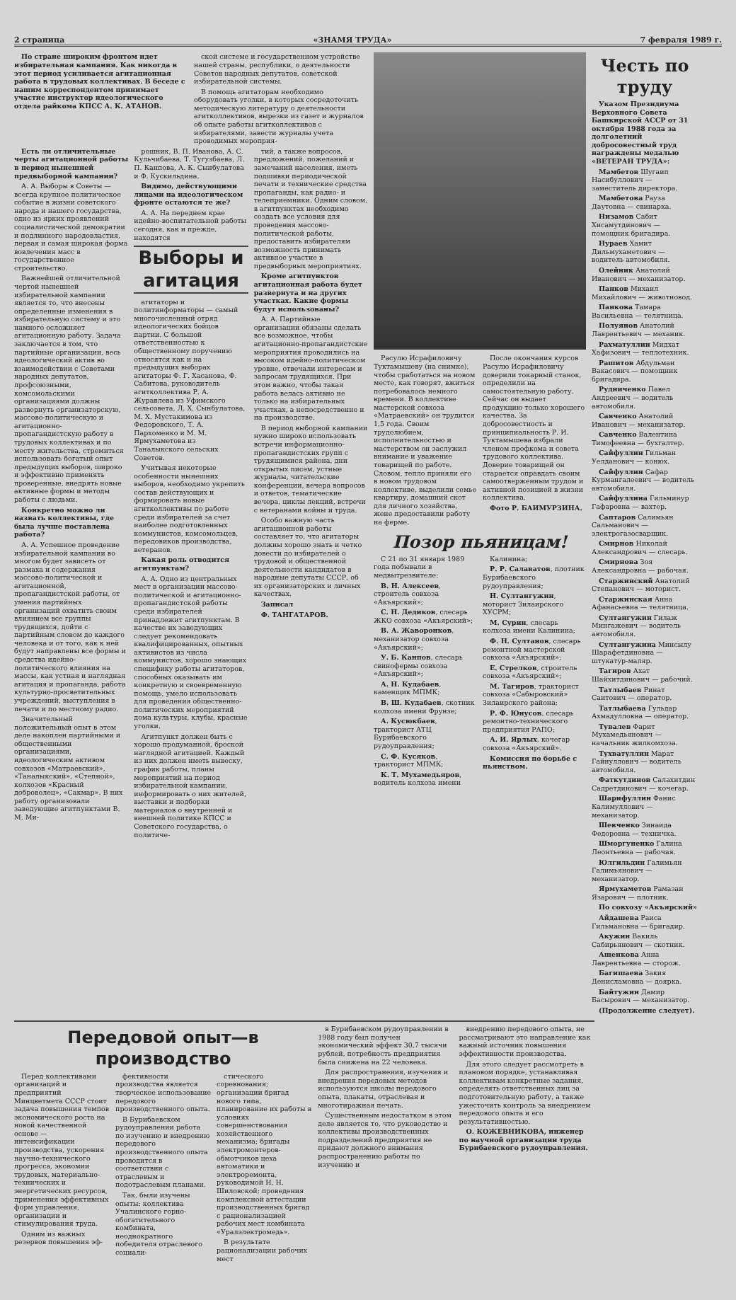2 страница «ЗНАМЯ ТРУДА» 7 февраля 1989 г.
По стране широким фронтом идет избирательная кампания. Как никогда в этот период усиливается агитационная работа в трудовых коллективах. В беседе с нашим корреспондентом принимает участие инструктор идеологического отдела райкома КПСС А. К. АТАНОВ.
ской системе и государственном устройстве нашей страны, республики, о деятельности Советов народных депутатов, советской избирательной системы.
В помощь агитаторам необходимо оборудовать уголки, в которых сосредоточить методическую литературу о деятельности агитколлективов, вырезки из газет и журналов об опыте работы агитколлективов с избирателями, завести журналы учета проводимых мероприя-
Есть ли отличительные черты агитационной работы в период нынешней предвыборной кампании?
А. А. Выборы в Советы — всегда крупное политическое событие в жизни советского народа и нашего государства, одно из ярких проявлений социалистической демократии и подлинного народовластия, первая и самая широкая форма вовлечения масс в государственное строительство.
Важнейшей отличительной чертой нынешней избирательной кампании является то, что внесены определенные изменения в избирательную систему и это намного осложняет агитационную работу. Задача заключается в том, что партийные организации, весь идеологический актив во взаимодействии с Советами народных депутатов, профсоюзными, комсомольскими организациями должны развернуть организаторскую, массово-политическую и агитационно-пропагандистскую работу в трудовых коллективах и по месту жительства, стремиться использовать богатый опыт предыдущих выборов, широко и эффективно применять проверенные, внедрять новые активные формы и методы работы с людьми.
Конкретно можно ли назвать коллективы, где была лучше поставлена работа?
А. А. Успешное проведение избирательной кампании во многом будет зависеть от размаха и содержания массово-политической и агитационной, пропагандистской работы, от умения партийных организаций охватить своим влиянием все группы трудящихся, дойти с партийным словом до каждого человека и от того, как к ней будут направлены все формы и средства идейно-политического влияния на массы, как устная и наглядная агитация и пропаганда, работа культурно-просветительных учреждений, выступления в печати и по местному радио.
Значительный положительный опыт в этом деле накоплен партийными и общественными организациями, идеологическим активом совхозов «Матраевский», «Таналыкский», «Степной», колхозов «Красный доброволец», «Сакмар». В них работу организовали заведующие агитпунктами В. М. Ми-
рошник, В. П. Иванова, А. С. Кульчибаева, Т. Тугузбаева, Л. П. Канпова, А. К. Сынбулатова и Ф. Кускильдина.
Видимо, действующими лицами на идеологическом фронте остаются те же?
А. А. На переднем крае идейно-воспитательной работы сегодня, как и прежде, находятся
Выборы и агитация
агитаторы и политинформаторы — самый многочисленный отряд идеологических бойцов партии. С большой ответственностью к общественному поручению относятся как и на предыдущих выборах агитаторы Ф. Г. Хасанова, Ф. Сабитова, руководитель агитколлектива Р. А. Журавлева из Уфимского сельсовета, Л. Х. Сынбулатова, М. Х. Мустакимова из Федоровского, Т. А. Пархоменко и М. М. Ярмухаметова из Таналыкского сельских Советов.
Учитывая некоторые особенности нынешних выборов, необходимо укрепить состав действующих и формировать новые агитколлективы по работе среди избирателей за счет наиболее подготовленных коммунистов, комсомольцев, передовиков производства, ветеранов.
Какая роль отводится агитпунктам?
А. А. Одно из центральных мест в организации массово-политической и агитационно-пропагандистской работы среди избирателей принадлежит агитпунктам. В качестве их заведующих следует рекомендовать квалифицированных, опытных активистов из числа коммунистов, хорошо знающих специфику работы агитаторов, способных оказывать им конкретную и своевременную помощь, умело использовать для проведения общественно-политических мероприятий дома культуры, клубы, красные уголки.
Агитпункт должен быть с хорошо продуманной, броской наглядной агитацией. Каждый из них должен иметь вывеску, график работы, планы мероприятий на период избирательной кампании, информировать о них жителей, выставки и подборки материалов о внутренней и внешней политике КПСС и Советского государства, о политиче-
тий, а также вопросов, предложений, пожеланий и замечаний населения, иметь подшивки периодической печати и технические средства пропаганды, как радио- и телеприемники. Одним словом, в агитпунктах необходимо создать все условия для проведения массово-политической работы, предоставить избирателям возможность принимать активное участие в предвыборных мероприятиях.
Кроме агитпунктов агитационная работа будет развернута и на других участках. Какие формы будут использованы?
А. А. Партийные организации обязаны сделать все возможное, чтобы агитационно-пропагандистские мероприятия проводились на высоком идейно-политическом уровне, отвечали интересам и запросам трудящихся. При этом важно, чтобы такая работа велась активно не только на избирательных участках, а непосредственно и на производстве.
В период выборной кампании нужно широко использовать встречи информационно-пропагандистских групп с трудящимися района, дни открытых писем, устные журналы, читательские конференции, вечера вопросов и ответов, тематические вечера, циклы лекций, встречи с ветеранами войны и труда.
Особо важную часть агитационной работы составляет то, что агитаторы должны хорошо знать и четко довести до избирателей о трудовой и общественной деятельности кандидатов в народные депутаты СССР, об их организаторских и личных качествах.
Записал
Ф. ТАНГАТАРОВ.
Расулю Исрафиловичу Туктамышеву (на снимке), чтобы сработаться на новом месте, как говорят, вжиться потребовалось немного времени. В коллективе мастерской совхоза «Матраевский» он трудится 1,5 года. Своим трудолюбием, исполнительностью и мастерством он заслужил внимание и уважение товарищей по работе. Словом, тепло приняли его в новом трудовом коллективе, выделили семье квартиру, домашний скот для личного хозяйства, жене предоставили работу на ферме.
После окончания курсов Расулю Исрафиловичу доверили токарный станок, определили на самостоятельную работу. Сейчас он выдает продукцию только хорошего качества. За добросовестность и принципиальность Р. И. Туктамышева избрали членом профкома и совета трудового коллектива. Доверие товарищей он старается оправдать своим самоотверженным трудом и активной позицией в жизни коллектива.
Фото Р. БАИМУРЗИНА.
Позор пьяницам!
С 21 по 31 января 1989 года побывали в медвытрезвителе:
В. Н. Алексеев, строитель совхоза «Акъярский»;
С. Н. Дедиков, слесарь ЖКО совхоза «Акъярский»;
В. А. Жаворонков, механизатор совхоза «Акъярский»;
У. Б. Канпов, слесарь свинофермы совхоза «Акъярский»;
А. Н. Кудабаев, каменщик МПМК;
В. Ш. Кудабаев, скотник колхоза имени Фрунзе;
А. Кусюкбаев, тракторист АТЦ Бурибаевского рудоуправления;
С. Ф. Кусяков, тракторист МПМК;
К. Т. Мухамедьяров, водитель колхоза имени
Калинина;
Р. Р. Салаватов, плотник Бурибаевского рудоуправления;
Н. Султангужин, моторист Зилаирского ХУСРМ;
М. Сурин, слесарь колхоза имени Калинина;
Ф. Н. Султанов, слесарь ремонтной мастерской совхоза «Акъярский»;
Е. Стрелков, строитель совхоза «Акъярский»;
М. Тагиров, тракторист совхоза «Сабыровский» Зилаирского района;
Р. Ф. Юнусов, слесарь ремонтно-технического предприятия РАПО;
А. И. Ярлых, кочегар совхоза «Акъярский».
Комиссия по борьбе с пьянством.
Честь по труду
Указом Президиума Верховного Совета Башкирской АССР от 31 октября 1988 года за долголетний добросовестный труд награждены медалью «ВЕТЕРАН ТРУДА»:
Мамбетов Шугаип Насибуллович — заместитель директора.
Мамбетова Рауза Даутовна — свинарка.
Низамов Сабит Хисамутдинович — помощник бригадира.
Нураев Хамит Дильмухаметович — водитель автомобиля.
Олейник Анатолий Иванович — механизатор.
Панков Михаил Михайлович — животновод.
Панкова Тамара Васильевна — телятница.
Полуянов Анатолий Лаврентьевич — механик.
Рахматуллин Мидхат Хафизович — теплотехник.
Рашитов Абдульман Вакасович — помощник бригадира.
Рудниченко Павел Андреевич — водитель автомобиля.
Савченко Анатолий Иванович — механизатор.
Савченко Валентина Тимофеевна — бухгалтер.
Сайфуллин Гильман Уелданович — конюх.
Сайфуллин Сафар Курмангалеевич — водитель автомобиля.
Сайфуллина Гильминур Гафаровна — вахтер.
Саптаров Салимьян Сальманович — электрогазосварщик.
Смирнов Николай Александрович — слесарь.
Смирнова Зоя Александровна — рабочая.
Старжинский Анатолий Степанович — моторист.
Старжинская Анна Афанасьевна — телятница.
Султангужин Гилаж Мингажевич — водитель автомобиля.
Султангужина Минсылу Шарафетдиновна — штукатур-маляр.
Тагиров Ахат Шайхитдинович — рабочий.
Татлыбаев Ринат Саитович — оператор.
Татлыбаева Гульдар Ахмадулловна — оператор.
Тувалев Фарит Мухамедьянович — начальник жилкомхоза.
Тухватуллин Марат Гайнуллович — водитель автомобиля.
Фаткутдинов Салахитдин Садретдинович — кочегар.
Шарифуллин Фанис Калимуллович — механизатор.
Шевченко Зинаида Федоровна — техничка.
Шморгуненко Галина Леонтьевна — рабочая.
Юлгильдин Галимьян Галимьянович — механизатор.
Ярмухаметов Рамазан Язарович — плотник.
По совхозу «Акъярский»
Айдашева Раиса Гильмановна — бригадир.
Акужин Вакиль Сабирьянович — скотник.
Ащенкова Анна Лаврентьевна — сторож.
Багишаева Закия Денисламовна — доярка.
Байтужин Дамир Басырович — механизатор.
(Продолжение следует).
Передовой опыт—в производство
Перед коллективами организаций и предприятий Минцветмета СССР стоит задача повышения темпов экономического роста на новой качественной основе — интенсификации производства, ускорения научно-технического прогресса, экономии трудовых, материально-технических и энергетических ресурсов, применения эффективных форм управления, организации и стимулирования труда.
Одним из важных резервов повышения эф-
фективности производства является творческое использование передового производственного опыта.
В Бурибаевском рудоуправлении работа по изучению и внедрению передового производственного опыта проводится в соответствии с отраслевым и подотраслевым планами.
Так, были изучены опыты: коллектива Учалинского горно-обогатительного комбината, неоднократного победителя отраслевого социали-
стического соревнования; организации бригад нового типа, планирование их работы в условиях совершенствования хозяйственного механизма; бригады электромонтеров-обмотчиков цеха автоматики и электроремонта, руководимой Н. Н. Шиловской; проведения комплексной аттестации производственных бригад с рационализацией рабочих мест комбината «Уралэлектромедь».
В результате рационализации рабочих мест
в Бурибаевском рудоуправлении в 1988 году был получен экономический эффект 30,7 тысячи рублей, потребность предприятия была снижена на 22 человека.
Для распространения, изучения и внедрения передовых методов используются школы передового опыта, плакаты, отраслевая и многотиражная печать.
Существенным недостатком в этом деле является то, что руководство и коллективы производственных подразделений предприятия не придают должного внимания распространению работы по изучению и
внедрению передового опыта, не рассматривают это направление как важный источник повышения эффективности производства.
Для этого следует рассмотреть в плановом порядке, устанавливая коллективам конкретные задания, определять ответственных лиц за подготовительную работу, а также ужесточить контроль за внедрением передового опыта и его результативностью.
О. КОЖЕВНИКОВА, инженер по научной организации труда Бурибаевского рудоуправления.